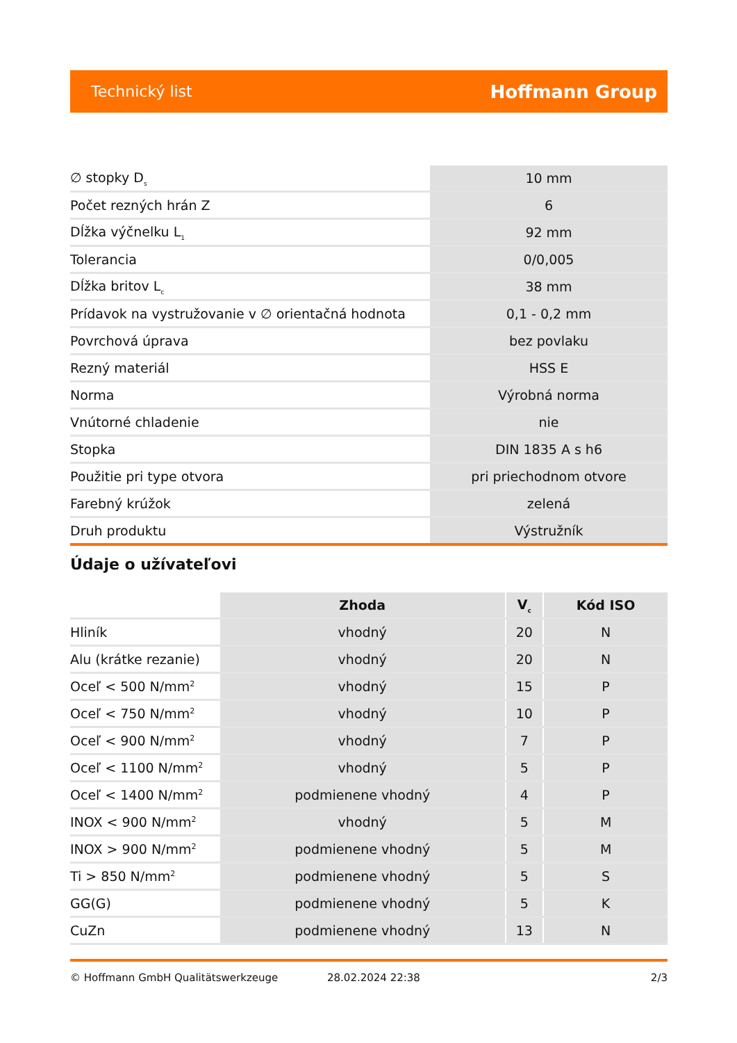Technický list Hoffmann Group
| ∅ stopky D<sub>s</sub> | 10 mm |
| Počet rezných hrán Z | 6 |
| Dĺžka výčnelku L<sub>1</sub> | 92 mm |
| Tolerancia | 0/0,005 |
| Dĺžka britov L<sub>c</sub> | 38 mm |
| Prídavok na vystružovanie v ∅ orientačná hodnota | 0,1 - 0,2 mm |
| Povrchová úprava | bez povlaku |
| Rezný materiál | HSS E |
| Norma | Výrobná norma |
| Vnútorné chladenie | nie |
| Stopka | DIN 1835 A s h6 |
| Použitie pri type otvora | pri priechodnom otvore |
| Farebný krúžok | zelená |
| Druh produktu | Výstružník |
Údaje o užívateľovi
| | Zhoda | V<sub>c</sub> | Kód ISO |
| --- | --- | --- | --- |
| Hliník | vhodný | 20 | N |
| Alu (krátke rezanie) | vhodný | 20 | N |
| Oceľ < 500 N/mm<sup>2</sup> | vhodný | 15 | P |
| Oceľ < 750 N/mm<sup>2</sup> | vhodný | 10 | P |
| Oceľ < 900 N/mm<sup>2</sup> | vhodný | 7 | P |
| Oceľ < 1100 N/mm<sup>2</sup> | vhodný | 5 | P |
| Oceľ < 1400 N/mm<sup>2</sup> | podmienene vhodný | 4 | P |
| INOX < 900 N/mm<sup>2</sup> | vhodný | 5 | M |
| INOX > 900 N/mm<sup>2</sup> | podmienene vhodný | 5 | M |
| Ti > 850 N/mm<sup>2</sup> | podmienene vhodný | 5 | S |
| GG(G) | podmienene vhodný | 5 | K |
| CuZn | podmienene vhodný | 13 | N |
© Hoffmann GmbH Qualitätswerkzeuge 28.02.2024 22:38 2/3